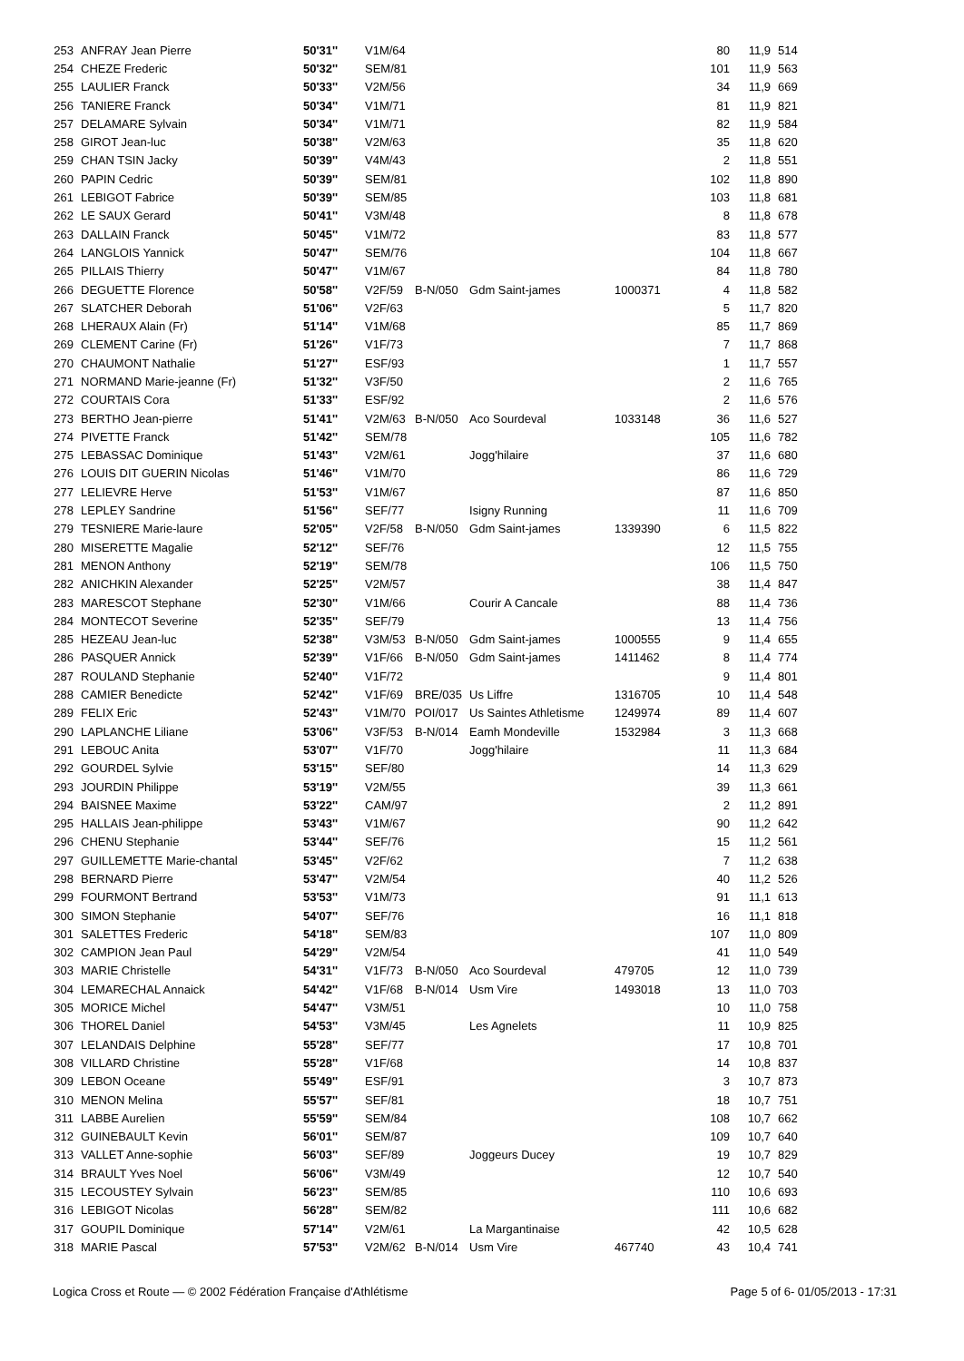| 253 | ANFRAY Jean Pierre | 50'31'' | V1M/64 | | | | 80 | 11,9 | 514 |
| 254 | CHEZE Frederic | 50'32'' | SEM/81 | | | | 101 | 11,9 | 563 |
| 255 | LAULIER Franck | 50'33'' | V2M/56 | | | | 34 | 11,9 | 669 |
| 256 | TANIERE Franck | 50'34'' | V1M/71 | | | | 81 | 11,9 | 821 |
| 257 | DELAMARE Sylvain | 50'34'' | V1M/71 | | | | 82 | 11,9 | 584 |
| 258 | GIROT Jean-luc | 50'38'' | V2M/63 | | | | 35 | 11,8 | 620 |
| 259 | CHAN TSIN Jacky | 50'39'' | V4M/43 | | | | 2 | 11,8 | 551 |
| 260 | PAPIN Cedric | 50'39'' | SEM/81 | | | | 102 | 11,8 | 890 |
| 261 | LEBIGOT Fabrice | 50'39'' | SEM/85 | | | | 103 | 11,8 | 681 |
| 262 | LE SAUX Gerard | 50'41'' | V3M/48 | | | | 8 | 11,8 | 678 |
| 263 | DALLAIN Franck | 50'45'' | V1M/72 | | | | 83 | 11,8 | 577 |
| 264 | LANGLOIS Yannick | 50'47'' | SEM/76 | | | | 104 | 11,8 | 667 |
| 265 | PILLAIS Thierry | 50'47'' | V1M/67 | | | | 84 | 11,8 | 780 |
| 266 | DEGUETTE Florence | 50'58'' | V2F/59 | B-N/050 | Gdm Saint-james | 1000371 | 4 | 11,8 | 582 |
| 267 | SLATCHER Deborah | 51'06'' | V2F/63 | | | | 5 | 11,7 | 820 |
| 268 | LHERAUX Alain (Fr) | 51'14'' | V1M/68 | | | | 85 | 11,7 | 869 |
| 269 | CLEMENT Carine (Fr) | 51'26'' | V1F/73 | | | | 7 | 11,7 | 868 |
| 270 | CHAUMONT Nathalie | 51'27'' | ESF/93 | | | | 1 | 11,7 | 557 |
| 271 | NORMAND Marie-jeanne (Fr) | 51'32'' | V3F/50 | | | | 2 | 11,6 | 765 |
| 272 | COURTAIS Cora | 51'33'' | ESF/92 | | | | 2 | 11,6 | 576 |
| 273 | BERTHO Jean-pierre | 51'41'' | V2M/63 | B-N/050 | Aco Sourdeval | 1033148 | 36 | 11,6 | 527 |
| 274 | PIVETTE Franck | 51'42'' | SEM/78 | | | | 105 | 11,6 | 782 |
| 275 | LEBASSAC Dominique | 51'43'' | V2M/61 | | Jogg'hilaire | | 37 | 11,6 | 680 |
| 276 | LOUIS DIT GUERIN Nicolas | 51'46'' | V1M/70 | | | | 86 | 11,6 | 729 |
| 277 | LELIEVRE Herve | 51'53'' | V1M/67 | | | | 87 | 11,6 | 850 |
| 278 | LEPLEY Sandrine | 51'56'' | SEF/77 | | Isigny Running | | 11 | 11,6 | 709 |
| 279 | TESNIERE Marie-laure | 52'05'' | V2F/58 | B-N/050 | Gdm Saint-james | 1339390 | 6 | 11,5 | 822 |
| 280 | MISERETTE Magalie | 52'12'' | SEF/76 | | | | 12 | 11,5 | 755 |
| 281 | MENON Anthony | 52'19'' | SEM/78 | | | | 106 | 11,5 | 750 |
| 282 | ANICHKIN Alexander | 52'25'' | V2M/57 | | | | 38 | 11,4 | 847 |
| 283 | MARESCOT Stephane | 52'30'' | V1M/66 | | Courir A Cancale | | 88 | 11,4 | 736 |
| 284 | MONTECOT Severine | 52'35'' | SEF/79 | | | | 13 | 11,4 | 756 |
| 285 | HEZEAU Jean-luc | 52'38'' | V3M/53 | B-N/050 | Gdm Saint-james | 1000555 | 9 | 11,4 | 655 |
| 286 | PASQUER Annick | 52'39'' | V1F/66 | B-N/050 | Gdm Saint-james | 1411462 | 8 | 11,4 | 774 |
| 287 | ROULAND Stephanie | 52'40'' | V1F/72 | | | | 9 | 11,4 | 801 |
| 288 | CAMIER Benedicte | 52'42'' | V1F/69 | BRE/035 | Us Liffre | 1316705 | 10 | 11,4 | 548 |
| 289 | FELIX Eric | 52'43'' | V1M/70 | POI/017 | Us Saintes Athletisme | 1249974 | 89 | 11,4 | 607 |
| 290 | LAPLANCHE Liliane | 53'06'' | V3F/53 | B-N/014 | Eamh Mondeville | 1532984 | 3 | 11,3 | 668 |
| 291 | LEBOUC Anita | 53'07'' | V1F/70 | | Jogg'hilaire | | 11 | 11,3 | 684 |
| 292 | GOURDEL Sylvie | 53'15'' | SEF/80 | | | | 14 | 11,3 | 629 |
| 293 | JOURDIN Philippe | 53'19'' | V2M/55 | | | | 39 | 11,3 | 661 |
| 294 | BAISNEE Maxime | 53'22'' | CAM/97 | | | | 2 | 11,2 | 891 |
| 295 | HALLAIS Jean-philippe | 53'43'' | V1M/67 | | | | 90 | 11,2 | 642 |
| 296 | CHENU Stephanie | 53'44'' | SEF/76 | | | | 15 | 11,2 | 561 |
| 297 | GUILLEMETTE Marie-chantal | 53'45'' | V2F/62 | | | | 7 | 11,2 | 638 |
| 298 | BERNARD Pierre | 53'47'' | V2M/54 | | | | 40 | 11,2 | 526 |
| 299 | FOURMONT Bertrand | 53'53'' | V1M/73 | | | | 91 | 11,1 | 613 |
| 300 | SIMON Stephanie | 54'07'' | SEF/76 | | | | 16 | 11,1 | 818 |
| 301 | SALETTES Frederic | 54'18'' | SEM/83 | | | | 107 | 11,0 | 809 |
| 302 | CAMPION Jean Paul | 54'29'' | V2M/54 | | | | 41 | 11,0 | 549 |
| 303 | MARIE Christelle | 54'31'' | V1F/73 | B-N/050 | Aco Sourdeval | 479705 | 12 | 11,0 | 739 |
| 304 | LEMARECHAL Annaick | 54'42'' | V1F/68 | B-N/014 | Usm Vire | 1493018 | 13 | 11,0 | 703 |
| 305 | MORICE Michel | 54'47'' | V3M/51 | | | | 10 | 11,0 | 758 |
| 306 | THOREL Daniel | 54'53'' | V3M/45 | | Les Agnelets | | 11 | 10,9 | 825 |
| 307 | LELANDAIS Delphine | 55'28'' | SEF/77 | | | | 17 | 10,8 | 701 |
| 308 | VILLARD Christine | 55'28'' | V1F/68 | | | | 14 | 10,8 | 837 |
| 309 | LEBON Oceane | 55'49'' | ESF/91 | | | | 3 | 10,7 | 873 |
| 310 | MENON Melina | 55'57'' | SEF/81 | | | | 18 | 10,7 | 751 |
| 311 | LABBE Aurelien | 55'59'' | SEM/84 | | | | 108 | 10,7 | 662 |
| 312 | GUINEBAULT Kevin | 56'01'' | SEM/87 | | | | 109 | 10,7 | 640 |
| 313 | VALLET Anne-sophie | 56'03'' | SEF/89 | | Joggeurs Ducey | | 19 | 10,7 | 829 |
| 314 | BRAULT Yves Noel | 56'06'' | V3M/49 | | | | 12 | 10,7 | 540 |
| 315 | LECOUSTEY Sylvain | 56'23'' | SEM/85 | | | | 110 | 10,6 | 693 |
| 316 | LEBIGOT Nicolas | 56'28'' | SEM/82 | | | | 111 | 10,6 | 682 |
| 317 | GOUPIL Dominique | 57'14'' | V2M/61 | | La Margantinaise | | 42 | 10,5 | 628 |
| 318 | MARIE Pascal | 57'53'' | V2M/62 | B-N/014 | Usm Vire | 467740 | 43 | 10,4 | 741 |
Logica Cross et Route — © 2002 Fédération Française d'Athlétisme Page 5 of 6- 01/05/2013 - 17:31